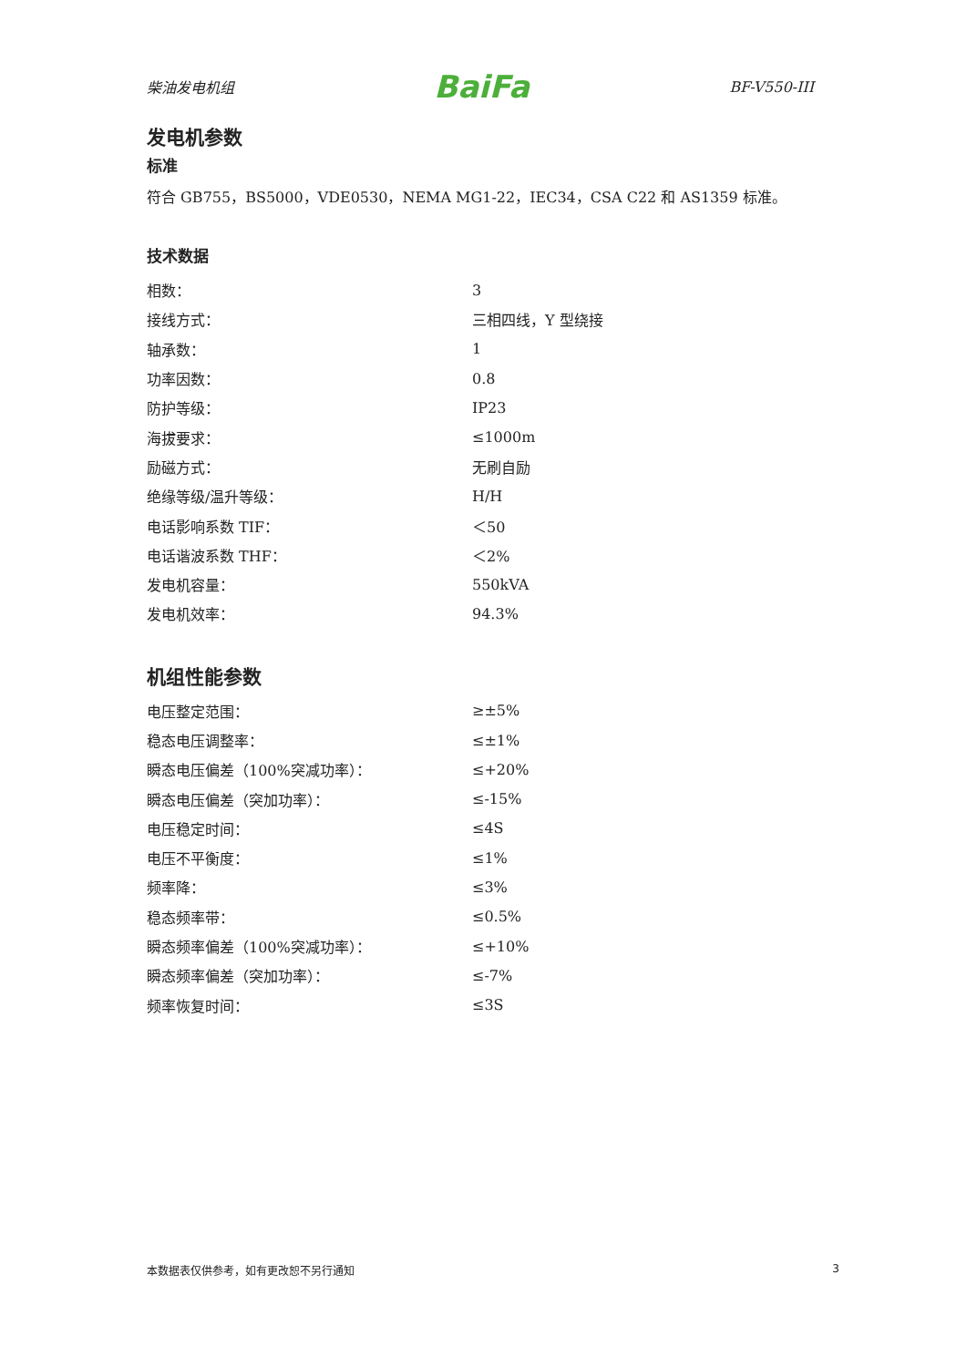柴油发电机组 BaiFa BF-V550-III
发电机参数
标准
符合 GB755，BS5000，VDE0530，NEMA MG1-22，IEC34，CSA C22 和 AS1359 标准。
技术数据
| 相数： | 3 |
| 接线方式： | 三相四线，Y 型绕接 |
| 轴承数： | 1 |
| 功率因数： | 0.8 |
| 防护等级： | IP23 |
| 海拔要求： | ≤1000m |
| 励磁方式： | 无刷自励 |
| 绝缘等级/温升等级： | H/H |
| 电话影响系数 TIF： | ＜50 |
| 电话谐波系数 THF： | ＜2% |
| 发电机容量： | 550kVA |
| 发电机效率： | 94.3% |
机组性能参数
| 电压整定范围： | ≥±5% |
| 稳态电压调整率： | ≤±1% |
| 瞬态电压偏差（100%突减功率）： | ≤+20% |
| 瞬态电压偏差（突加功率）： | ≤-15% |
| 电压稳定时间： | ≤4S |
| 电压不平衡度： | ≤1% |
| 频率降： | ≤3% |
| 稳态频率带： | ≤0.5% |
| 瞬态频率偏差（100%突减功率）： | ≤+10% |
| 瞬态频率偏差（突加功率）： | ≤-7% |
| 频率恢复时间： | ≤3S |
本数据表仅供参考，如有更改恕不另行通知 3